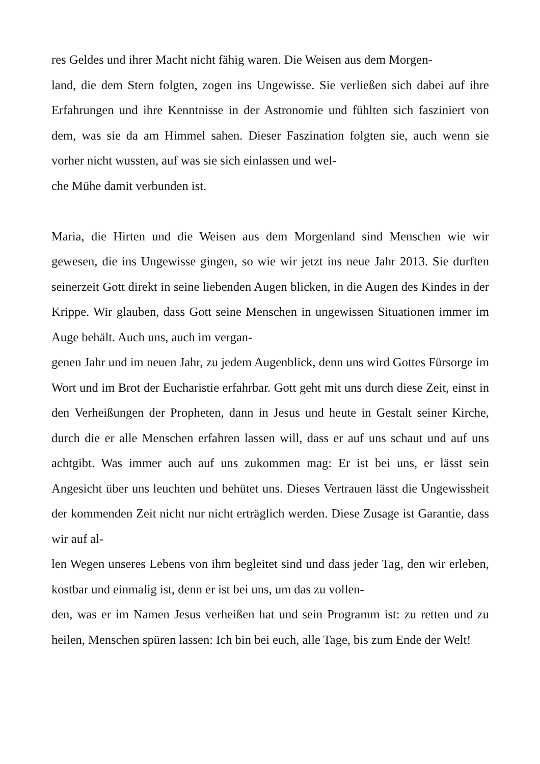res Geldes und ihrer Macht nicht fähig waren. Die Weisen aus dem Morgen-
land, die dem Stern folgten, zogen ins Ungewisse. Sie verließen sich dabei auf ihre Erfahrungen und ihre Kenntnisse in der Astronomie und fühlten sich fasziniert von dem, was sie da am Himmel sahen. Dieser Faszination folgten sie, auch wenn sie vorher nicht wussten, auf was sie sich einlassen und wel-
che Mühe damit verbunden ist.
Maria, die Hirten und die Weisen aus dem Morgenland sind Menschen wie wir gewesen, die ins Ungewisse gingen, so wie wir jetzt ins neue Jahr 2013. Sie durften seinerzeit Gott direkt in seine liebenden Augen blicken, in die Augen des Kindes in der Krippe. Wir glauben, dass Gott seine Menschen in ungewissen Situationen immer im Auge behält. Auch uns, auch im vergan-
genen Jahr und im neuen Jahr, zu jedem Augenblick, denn uns wird Gottes Fürsorge im Wort und im Brot der Eucharistie erfahrbar. Gott geht mit uns durch diese Zeit, einst in den Verheißungen der Propheten, dann in Jesus und heute in Gestalt seiner Kirche, durch die er alle Menschen erfahren lassen will, dass er auf uns schaut und auf uns achtgibt. Was immer auch auf uns zukommen mag: Er ist bei uns, er lässt sein Angesicht über uns leuchten und behütet uns. Dieses Vertrauen lässt die Ungewissheit der kommenden Zeit nicht nur nicht erträglich werden. Diese Zusage ist Garantie, dass wir auf al-
len Wegen unseres Lebens von ihm begleitet sind und dass jeder Tag, den wir erleben, kostbar und einmalig ist, denn er ist bei uns, um das zu vollen-
den, was er im Namen Jesus verheißen hat und sein Programm ist: zu retten und zu heilen, Menschen spüren lassen: Ich bin bei euch, alle Tage, bis zum Ende der Welt!